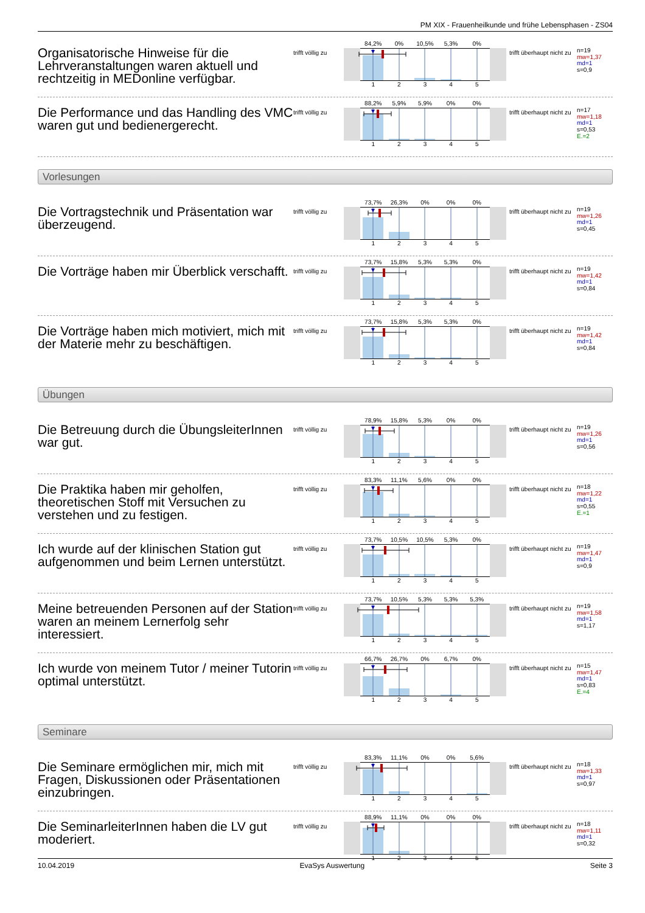PM XIX - Frauenheilkunde und frühe Lebensphasen - ZS04
Organisatorische Hinweise für die Lehrveranstaltungen waren aktuell und rechtzeitig in MEDonline verfügbar.
trifft völlig zu
84,2% 0% 10,5% 5,3% 0%
1 2 3 4 5
trifft überhaupt nicht zu
n=19
mw=1,37
md=1
s=0,9
Die Performance und das Handling des VMC waren gut und bedienergerecht.
trifft völlig zu
88,2% 5,9% 5,9% 0% 0%
1 2 3 4 5
trifft überhaupt nicht zu
n=17
mw=1,18
md=1
s=0,53
E.=2
Vorlesungen
Die Vortragstechnik und Präsentation war überzeugend.
trifft völlig zu
73,7% 26,3% 0% 0% 0%
1 2 3 4 5
trifft überhaupt nicht zu
n=19
mw=1,26
md=1
s=0,45
Die Vorträge haben mir Überblick verschafft.
trifft völlig zu
73,7% 15,8% 5,3% 5,3% 0%
1 2 3 4 5
trifft überhaupt nicht zu
n=19
mw=1,42
md=1
s=0,84
Die Vorträge haben mich motiviert, mich mit der Materie mehr zu beschäftigen.
trifft völlig zu
73,7% 15,8% 5,3% 5,3% 0%
1 2 3 4 5
trifft überhaupt nicht zu
n=19
mw=1,42
md=1
s=0,84
Übungen
Die Betreuung durch die ÜbungsleiterInnen war gut.
trifft völlig zu
78,9% 15,8% 5,3% 0% 0%
1 2 3 4 5
trifft überhaupt nicht zu
n=19
mw=1,26
md=1
s=0,56
Die Praktika haben mir geholfen, theoretischen Stoff mit Versuchen zu verstehen und zu festigen.
trifft völlig zu
83,3% 11,1% 5,6% 0% 0%
1 2 3 4 5
trifft überhaupt nicht zu
n=18
mw=1,22
md=1
s=0,55
E.=1
Ich wurde auf der klinischen Station gut aufgenommen und beim Lernen unterstützt.
trifft völlig zu
73,7% 10,5% 10,5% 5,3% 0%
1 2 3 4 5
trifft überhaupt nicht zu
n=19
mw=1,47
md=1
s=0,9
Meine betreuenden Personen auf der Station waren an meinem Lernerfolg sehr interessiert.
trifft völlig zu
73,7% 10,5% 5,3% 5,3% 5,3%
1 2 3 4 5
trifft überhaupt nicht zu
n=19
mw=1,58
md=1
s=1,17
Ich wurde von meinem Tutor / meiner Tutorin optimal unterstützt.
trifft völlig zu
66,7% 26,7% 0% 6,7% 0%
1 2 3 4 5
trifft überhaupt nicht zu
n=15
mw=1,47
md=1
s=0,83
E.=4
Seminare
Die Seminare ermöglichen mir, mich mit Fragen, Diskussionen oder Präsentationen einzubringen.
trifft völlig zu
83,3% 11,1% 0% 0% 5,6%
1 2 3 4 5
trifft überhaupt nicht zu
n=18
mw=1,33
md=1
s=0,97
Die SeminarleiterInnen haben die LV gut moderiert.
trifft völlig zu
88,9% 11,1% 0% 0% 0%
1 2 3 4 5
trifft überhaupt nicht zu
n=18
mw=1,11
md=1
s=0,32
10.04.2019 EvaSys Auswertung Seite 3